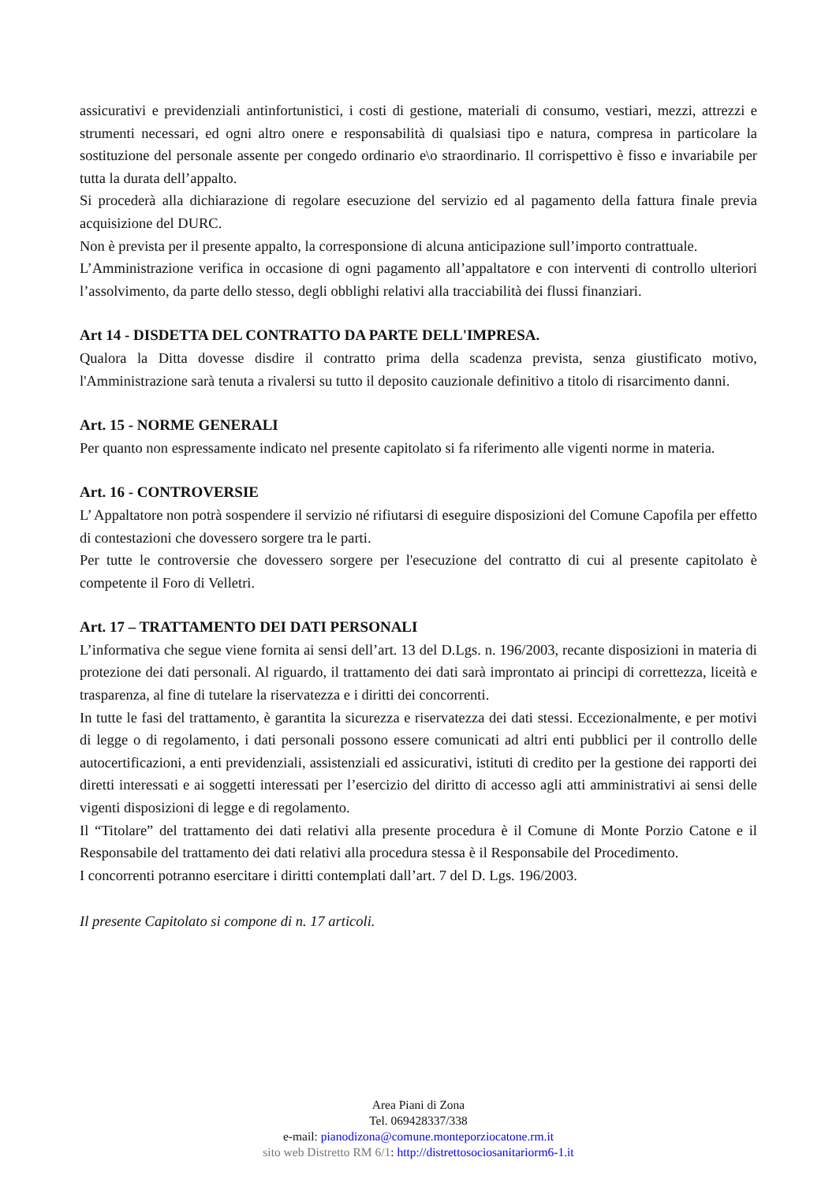assicurativi e previdenziali antinfortunistici, i costi di gestione, materiali di consumo, vestiari, mezzi, attrezzi e strumenti necessari, ed ogni altro onere e responsabilità di qualsiasi tipo e natura, compresa in particolare la sostituzione del personale assente per congedo ordinario e\o straordinario. Il corrispettivo è fisso e invariabile per tutta la durata dell’appalto.
Si procederà alla dichiarazione di regolare esecuzione del servizio ed al pagamento della fattura finale previa acquisizione del DURC.
Non è prevista per il presente appalto, la corresponsione di alcuna anticipazione sull’importo contrattuale.
L’Amministrazione verifica in occasione di ogni pagamento all’appaltatore e con interventi di controllo ulteriori l’assolvimento, da parte dello stesso, degli obblighi relativi alla tracciabilità dei flussi finanziari.
Art 14 - DISDETTA DEL CONTRATTO DA PARTE DELL'IMPRESA.
Qualora la Ditta dovesse disdire il contratto prima della scadenza prevista, senza giustificato motivo, l'Amministrazione sarà tenuta a rivalersi su tutto il deposito cauzionale definitivo a titolo di risarcimento danni.
Art. 15 - NORME GENERALI
Per quanto non espressamente indicato nel presente capitolato si fa riferimento alle vigenti norme in materia.
Art. 16 - CONTROVERSIE
L’ Appaltatore non potrà sospendere il servizio né rifiutarsi di eseguire disposizioni del Comune Capofila per effetto di contestazioni che dovessero sorgere tra le parti.
Per tutte le controversie che dovessero sorgere per l'esecuzione del contratto di cui al presente capitolato è competente il Foro di Velletri.
Art. 17 – TRATTAMENTO DEI DATI PERSONALI
L’informativa che segue viene fornita ai sensi dell’art. 13 del D.Lgs. n. 196/2003, recante disposizioni in materia di protezione dei dati personali. Al riguardo, il trattamento dei dati sarà improntato ai principi di correttezza, liceità e trasparenza, al fine di tutelare la riservatezza e i diritti dei concorrenti.
In tutte le fasi del trattamento, è garantita la sicurezza e riservatezza dei dati stessi. Eccezionalmente, e per motivi di legge o di regolamento, i dati personali possono essere comunicati ad altri enti pubblici per il controllo delle autocertificazioni, a enti previdenziali, assistenziali ed assicurativi, istituti di credito per la gestione dei rapporti dei diretti interessati e ai soggetti interessati per l’esercizio del diritto di accesso agli atti amministrativi ai sensi delle vigenti disposizioni di legge e di regolamento.
Il “Titolare” del trattamento dei dati relativi alla presente procedura è il Comune di Monte Porzio Catone e il Responsabile del trattamento dei dati relativi alla procedura stessa è il Responsabile del Procedimento.
I concorrenti potranno esercitare i diritti contemplati dall’art. 7 del D. Lgs. 196/2003.
Il presente Capitolato si compone di n. 17 articoli.
Area Piani di Zona
Tel. 069428337/338
e-mail: pianodizona@comune.monteporziocatone.rm.it
sito web Distretto RM 6/1: http://distrettosociosanitariorm6-1.it